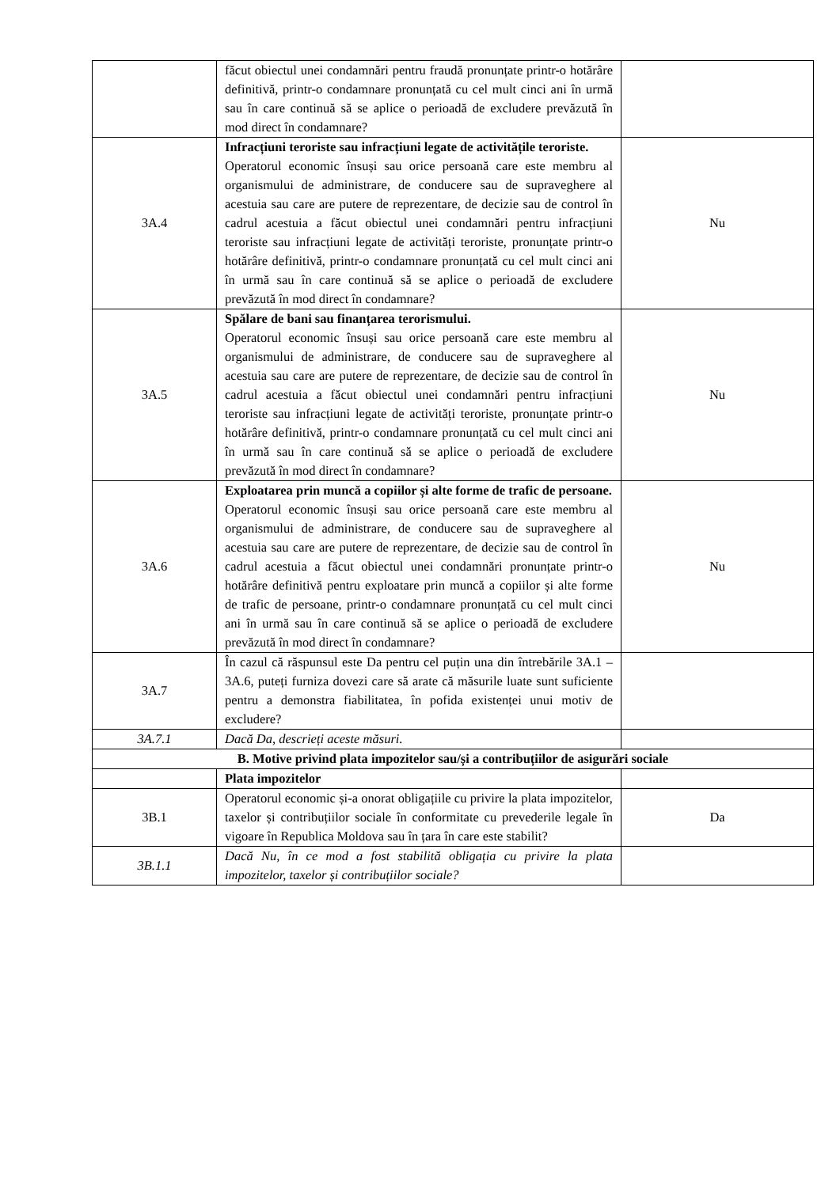| | făcut obiectul unei condamnări pentru fraudă pronunțate printr-o hotărâre definitivă, printr-o condamnare pronunțată cu cel mult cinci ani în urmă sau în care continuă să se aplice o perioadă de excludere prevăzută în mod direct în condamnare? | |
| 3A.4 | Infracțiuni teroriste sau infracțiuni legate de activitățile teroriste. Operatorul economic însuși sau orice persoană care este membru al organismului de administrare, de conducere sau de supraveghere al acestuia sau care are putere de reprezentare, de decizie sau de control în cadrul acestuia a făcut obiectul unei condamnări pentru infracțiuni teroriste sau infracțiuni legate de activități teroriste, pronunțate printr-o hotărâre definitivă, printr-o condamnare pronunțată cu cel mult cinci ani în urmă sau în care continuă să se aplice o perioadă de excludere prevăzută în mod direct în condamnare? | Nu |
| 3A.5 | Spălare de bani sau finanțarea terorismului. Operatorul economic însuși sau orice persoană care este membru al organismului de administrare, de conducere sau de supraveghere al acestuia sau care are putere de reprezentare, de decizie sau de control în cadrul acestuia a făcut obiectul unei condamnări pentru infracțiuni teroriste sau infracțiuni legate de activități teroriste, pronunțate printr-o hotărâre definitivă, printr-o condamnare pronunțată cu cel mult cinci ani în urmă sau în care continuă să se aplice o perioadă de excludere prevăzută în mod direct în condamnare? | Nu |
| 3A.6 | Exploatarea prin muncă a copiilor și alte forme de trafic de persoane. Operatorul economic însuși sau orice persoană care este membru al organismului de administrare, de conducere sau de supraveghere al acestuia sau care are putere de reprezentare, de decizie sau de control în cadrul acestuia a făcut obiectul unei condamnări pronunțate printr-o hotărâre definitivă pentru exploatare prin muncă a copiilor și alte forme de trafic de persoane, printr-o condamnare pronunțată cu cel mult cinci ani în urmă sau în care continuă să se aplice o perioadă de excludere prevăzută în mod direct în condamnare? | Nu |
| 3A.7 | În cazul că răspunsul este Da pentru cel puțin una din întrebările 3A.1 – 3A.6, puteți furniza dovezi care să arate că măsurile luate sunt suficiente pentru a demonstra fiabilitatea, în pofida existenței unui motiv de excludere? | |
| 3A.7.1 | Dacă Da, descrieți aceste măsuri. | |
| B. Motive privind plata impozitelor sau/și a contribuțiilor de asigurări sociale | | |
| | Plata impozitelor | |
| 3B.1 | Operatorul economic și-a onorat obligațiile cu privire la plata impozitelor, taxelor și contribuțiilor sociale în conformitate cu prevederile legale în vigoare în Republica Moldova sau în țara în care este stabilit? | Da |
| 3B.1.1 | Dacă Nu, în ce mod a fost stabilită obligația cu privire la plata impozitelor, taxelor și contribuțiilor sociale? | |